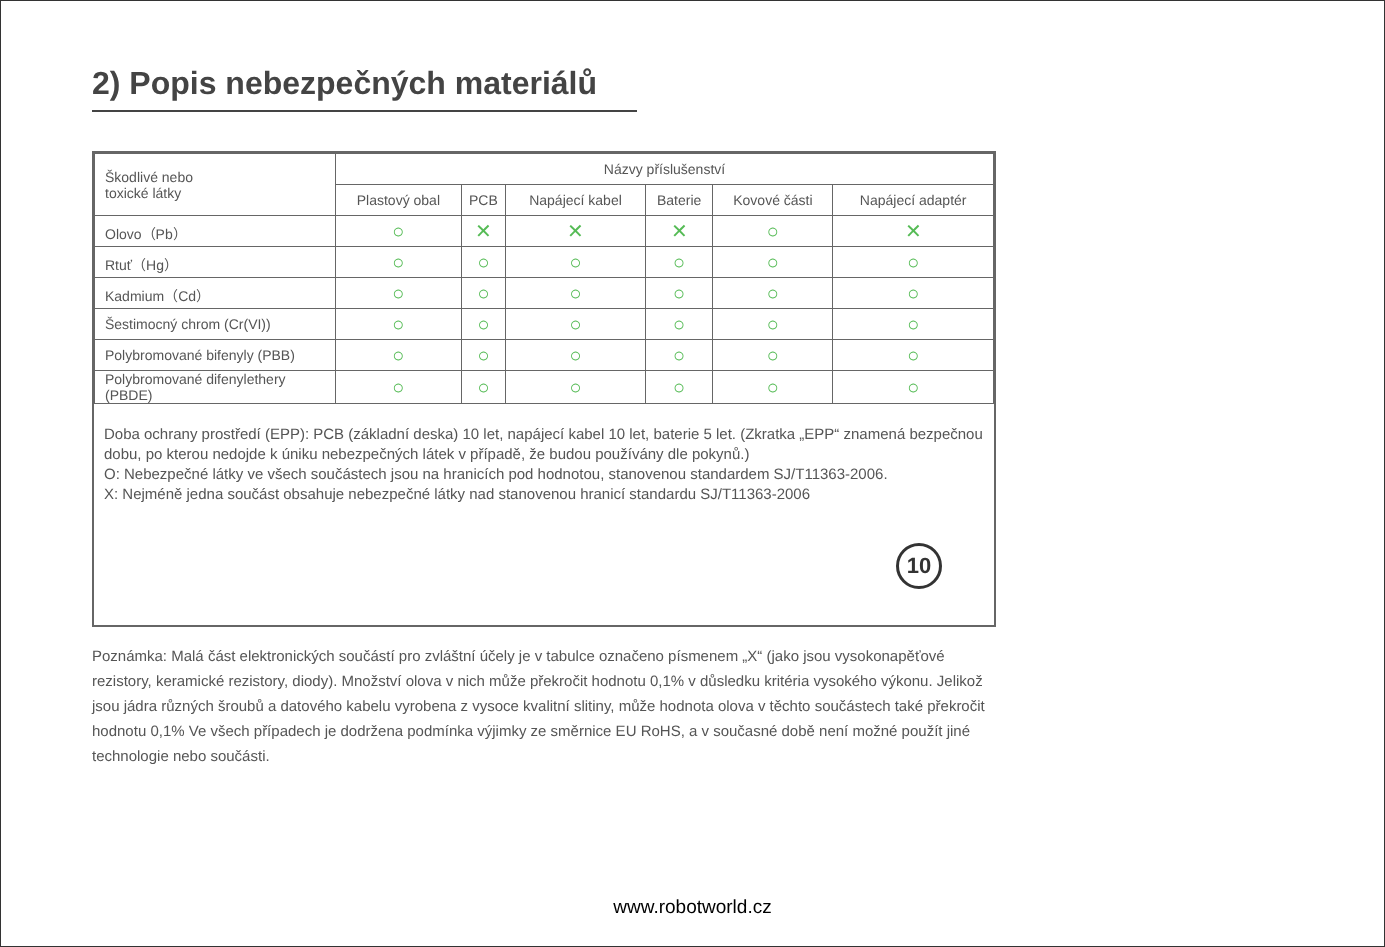2) Popis nebezpečných materiálů
| Škodlivé nebo toxické látky | Názvy příslušenství | | | | | |
| --- | --- | --- | --- | --- | --- | --- |
| | Plastový obal | PCB | Napájecí kabel | Baterie | Kovové části | Napájecí adaptér |
| Olovo（Pb） | ○ | ✕ | ✕ | ✕ | ○ | ✕ |
| Rtuť（Hg） | ○ | ○ | ○ | ○ | ○ | ○ |
| Kadmium（Cd） | ○ | ○ | ○ | ○ | ○ | ○ |
| Šestimocný chrom (Cr(VI)) | ○ | ○ | ○ | ○ | ○ | ○ |
| Polybromované bifenyly (PBB) | ○ | ○ | ○ | ○ | ○ | ○ |
| Polybromované difenylethery (PBDE) | ○ | ○ | ○ | ○ | ○ | ○ |
Doba ochrany prostředí (EPP): PCB (základní deska) 10 let, napájecí kabel 10 let, baterie 5 let. (Zkratka „EPP“ znamená bezpečnou dobu, po kterou nedojde k úniku nebezpečných látek v případě, že budou používány dle pokynů.)
O: Nebezpečné látky ve všech součástech jsou na hranicích pod hodnotou, stanovenou standardem SJ/T11363-2006.
X: Nejméně jedna součást obsahuje nebezpečné látky nad stanovenou hranicí standardu SJ/T11363-2006
10
Poznámka: Malá část elektronických součástí pro zvláštní účely je v tabulce označeno písmenem „X“ (jako jsou vysokonapěťové rezistory, keramické rezistory, diody). Množství olova v nich může překročit hodnotu 0,1% v důsledku kritéria vysokého výkonu. Jelikož jsou jádra různých šroubů a datového kabelu vyrobena z vysoce kvalitní slitiny, může hodnota olova v těchto součástech také překročit hodnotu 0,1% Ve všech případech je dodržena podmínka výjimky ze směrnice EU RoHS, a v současné době není možné použít jiné technologie nebo součásti.
www.robotworld.cz